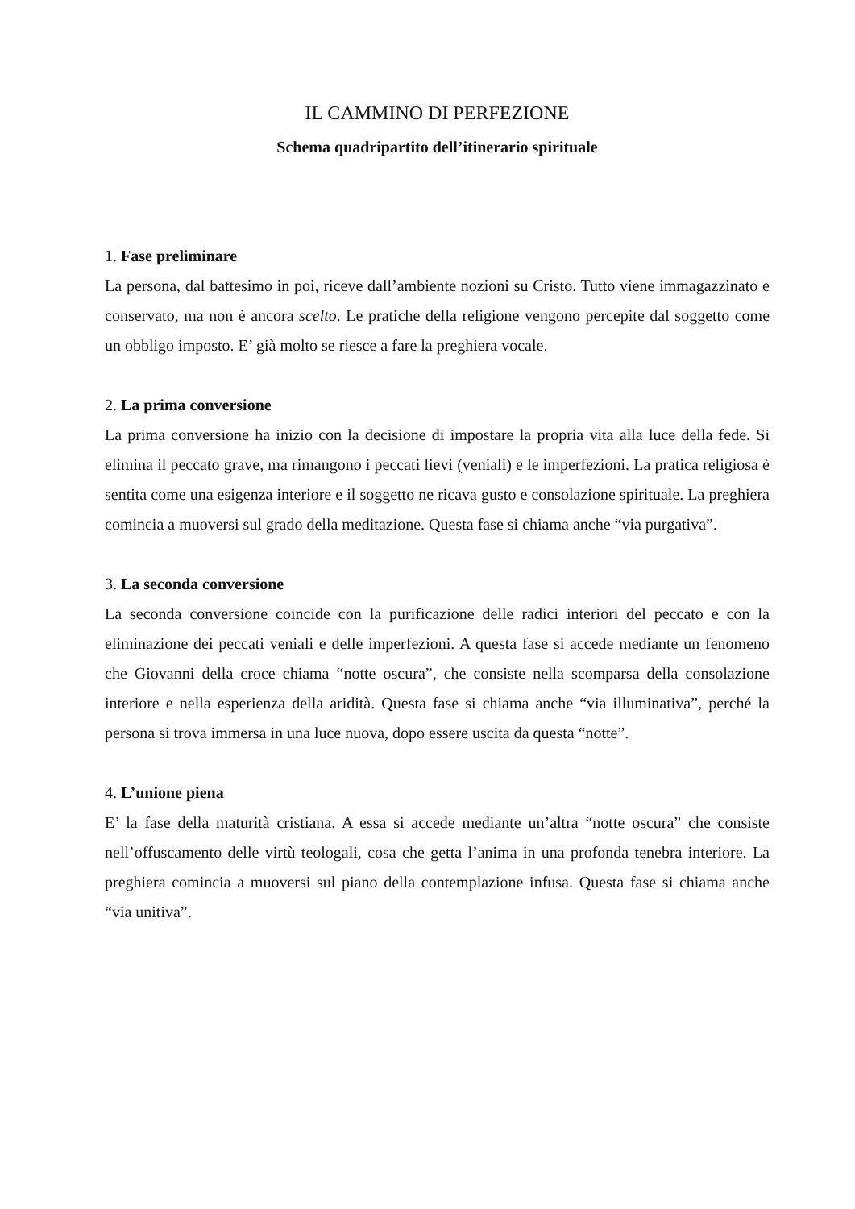IL CAMMINO DI PERFEZIONE
Schema quadripartito dell’itinerario spirituale
1. Fase preliminare
La persona, dal battesimo in poi, riceve dall’ambiente nozioni su Cristo. Tutto viene immagazzinato e conservato, ma non è ancora scelto. Le pratiche della religione vengono percepite dal soggetto come un obbligo imposto. E’ già molto se riesce a fare la preghiera vocale.
2. La prima conversione
La prima conversione ha inizio con la decisione di impostare la propria vita alla luce della fede. Si elimina il peccato grave, ma rimangono i peccati lievi (veniali) e le imperfezioni. La pratica religiosa è sentita come una esigenza interiore e il soggetto ne ricava gusto e consolazione spirituale. La preghiera comincia a muoversi sul grado della meditazione. Questa fase si chiama anche “via purgativa”.
3. La seconda conversione
La seconda conversione coincide con la purificazione delle radici interiori del peccato e con la eliminazione dei peccati veniali e delle imperfezioni. A questa fase si accede mediante un fenomeno che Giovanni della croce chiama “notte oscura”, che consiste nella scomparsa della consolazione interiore e nella esperienza della aridità. Questa fase si chiama anche “via illuminativa”, perché la persona si trova immersa in una luce nuova, dopo essere uscita da questa “notte”.
4. L’unione piena
E’ la fase della maturità cristiana. A essa si accede mediante un’altra “notte oscura” che consiste nell’offuscamento delle virtù teologali, cosa che getta l’anima in una profonda tenebra interiore. La preghiera comincia a muoversi sul piano della contemplazione infusa. Questa fase si chiama anche “via unitiva”.